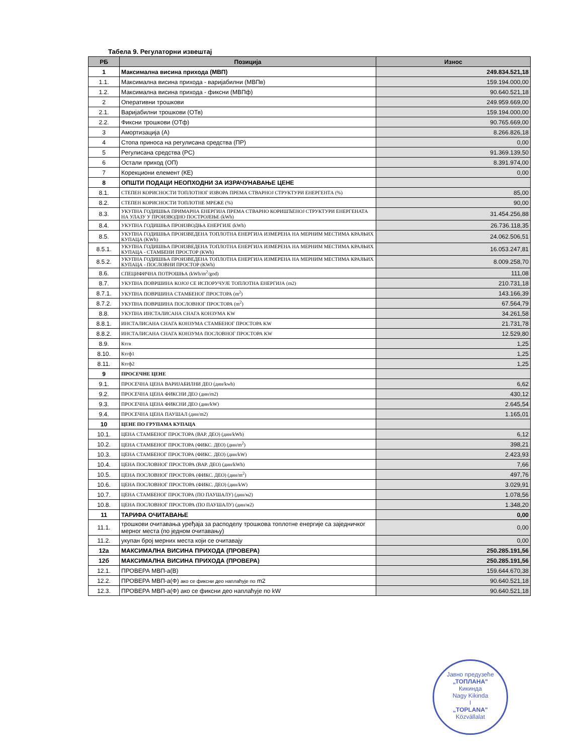Табела 9. Регулаторни извештај
| РБ | Позиција | Износ |
| --- | --- | --- |
| 1 | Максимална висина прихода (МВП) | 249.834.521,18 |
| 1.1. | Максимална висина прихода - варијабилни (МВПв) | 159.194.000,00 |
| 1.2. | Максимална висина прихода - фиксни (МВПф) | 90.640.521,18 |
| 2 | Оперативни трошкови | 249.959.669,00 |
| 2.1. | Варијабилни трошкови (ОТв) | 159.194.000,00 |
| 2.2. | Фиксни трошкови (ОТф) | 90.765.669,00 |
| 3 | Амортизација (А) | 8.266.826,18 |
| 4 | Стопа приноса на регулисана средства (ПР) | 0,00 |
| 5 | Регулисана средства (РС) | 91.369.139,50 |
| 6 | Остали приход (ОП) | 8.391.974,00 |
| 7 | Корекциони елемент (КЕ) | 0,00 |
| 8 | ОПШТИ ПОДАЦИ НЕОПХОДНИ ЗА ИЗРАЧУНАВАЊЕ ЦЕНЕ | |
| 8.1. | СТЕПЕН КОРИСНОСТИ ТОПЛОТНОГ ИЗВОРА ПРЕМА СТВАРНОЈ СТРУКТУРИ ЕНЕРГЕНТА (%) | 85,00 |
| 8.2. | СТЕПЕН КОРИСНОСТИ ТОПЛОТНЕ МРЕЖЕ (%) | 90,00 |
| 8.3. | УКУПНА ГОДИШЊА ПРИМАРНА ЕНЕРГИЈА ПРЕМА СТВАРНО КОРИШЋЕНОЈ СТРУКТУРИ ЕНЕРГЕНАТА НА УЛАЗУ У ПРОИЗВОДНО ПОСТРОЈЕЊЕ (kWh) | 31.454.256,88 |
| 8.4. | УКУПНА ГОДИШЊА ПРОИЗВОДЊА ЕНЕРГИЈЕ (kWh) | 26.736.118,35 |
| 8.5. | УКУПНА ГОДИШЊА ПРОИЗВЕДЕНА ТОПЛОТНА ЕНЕРГИЈА ИЗМЕРЕНА НА МЕРНИМ МЕСТИМА КРАЈЊИХ КУПАЦА (KWh) | 24.062.506,51 |
| 8.5.1. | УКУПНА ГОДИШЊА ПРОИЗВЕДЕНА ТОПЛОТНА ЕНЕРГИЈА ИЗМЕРЕНА НА МЕРНИМ МЕСТИМА КРАЈЊИХ КУПАЦА - СТАМБЕНИ ПРОСТОР (KWh) | 16.053.247,81 |
| 8.5.2. | УКУПНА ГОДИШЊА ПРОИЗВЕДЕНА ТОПЛОТНА ЕНЕРГИЈА ИЗМЕРЕНА НА МЕРНИМ МЕСТИМА КРАЈЊИХ КУПАЦА - ПОСЛОВНИ ПРОСТОР (KWh) | 8.009.258,70 |
| 8.6. | СПЕЦИФИЧНА ПОТРОШЊА (kWh/m<sup>2</sup>/god) | 111,08 |
| 8.7. | УКУПНА ПОВРШИНА КОЈОЈ СЕ ИСПОРУЧУЈЕ ТОПЛОТНА ЕНЕРГИЈА (m2) | 210.731,18 |
| 8.7.1. | УКУПНА ПОВРШИНА СТАМБЕНОГ ПРОСТОРА (m<sup>2</sup>) | 143.166,39 |
| 8.7.2. | УКУПНА ПОВРШИНА ПОСЛОВНОГ ПРОСТОРА (m<sup>2</sup>) | 67.564,79 |
| 8.8. | УКУПНА ИНСТАЛИСАНА СНАГА КОНЗУМА KW | 34.261,58 |
| 8.8.1. | ИНСТАЛИСАНА СНАГА КОНЗУМА СТАМБЕНОГ ПРОСТОРА KW | 21.731,78 |
| 8.8.2. | ИНСТАЛИСАНА СНАГА КОНЗУМА ПОСЛОВНОГ ПРОСТОРА KW | 12.529,80 |
| 8.9. | Ктгв | 1,25 |
| 8.10. | Ктгф1 | 1,25 |
| 8.11. | Ктгф2 | 1,25 |
| 9 | ПРОСЕЧНЕ ЦЕНЕ | |
| 9.1. | ПРОСЕЧНА ЦЕНА ВАРИЈАБИЛНИ ДЕО (дин/kwh) | 6,62 |
| 9.2. | ПРОСЕЧНА ЦЕНА ФИКСНИ ДЕО (дин/m2) | 430,12 |
| 9.3. | ПРОСЕЧНА ЦЕНА ФИКСНИ ДЕО (дин/kW) | 2.645,54 |
| 9.4. | ПРОСЕЧНА ЦЕНА ПАУШАЛ (дин/m2) | 1.165,01 |
| 10 | ЦЕНЕ ПО ГРУПАМА КУПАЦА | |
| 10.1. | ЦЕНА СТАМБЕНОГ ПРОСТОРА (ВАР. ДЕО) (дин/kWh) | 6,12 |
| 10.2. | ЦЕНА СТАМБЕНОГ ПРОСТОРА (ФИКС. ДЕО) (дин/m<sup>2</sup>) | 398,21 |
| 10.3. | ЦЕНА СТАМБЕНОГ ПРОСТОРА (ФИКС. ДЕО) (дин/kW) | 2.423,93 |
| 10.4. | ЦЕНА ПОСЛОВНОГ ПРОСТОРА (ВАР. ДЕО) (дин/kWh) | 7,66 |
| 10.5. | ЦЕНА ПОСЛОВНОГ ПРОСТОРА (ФИКС. ДЕО) (дин/m<sup>2</sup>) | 497,76 |
| 10.6. | ЦЕНА ПОСЛОВНОГ ПРОСТОРА (ФИКС. ДЕО) (дин/kW) | 3.029,91 |
| 10.7. | ЦЕНА СТАМБЕНОГ ПРОСТОРА (ПО ПАУШАЛУ) (дин/м2) | 1.078,56 |
| 10.8. | ЦЕНА ПОСЛОВНОГ ПРОСТОРА (ПО ПАУШАЛУ) (дин/м2) | 1.348,20 |
| 11 | ТАРИФА ОЧИТАВАЊЕ | 0,00 |
| 11.1. | трошкови очитавања уређаја за расподелу трошкова топлотне енергије са заједничког мерног места (по једном очитавању) | 0,00 |
| 11.2. | укупан број мерних места који се очитавају | 0,00 |
| 12а | МАКСИМАЛНА ВИСИНА ПРИХОДА (ПРОВЕРА) | 250.285.191,56 |
| 12б | МАКСИМАЛНА ВИСИНА ПРИХОДА (ПРОВЕРА) | 250.285.191,56 |
| 12.1. | ПРОВЕРА МВП-а(В) | 159.644.670,38 |
| 12.2. | ПРОВЕРА МВП-а(Ф) ако се фиксни део наплаћује по m2 | 90.640.521,18 |
| 12.3. | ПРОВЕРА МВП-а(Ф) ако се фиксни део наплаћује по kW | 90.640.521,18 |
Јавно предузеће
„ТОПЛАНА"
Кикинда
Nagy Kikinda
I
„TOPLANA"
Közvállalat